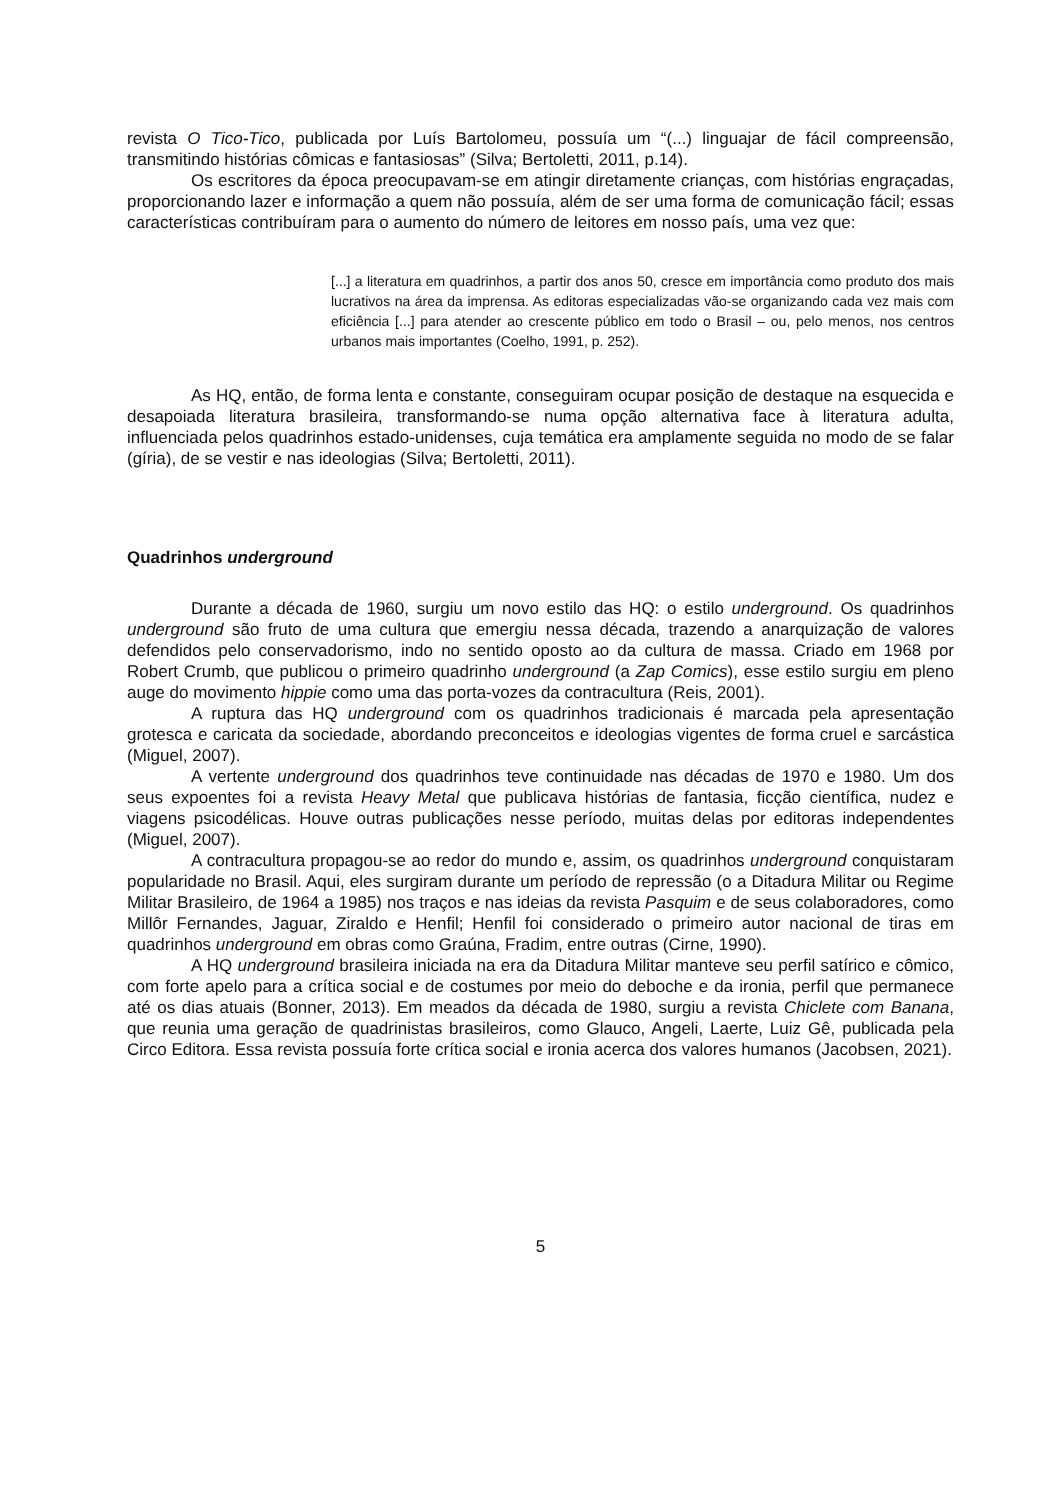revista O Tico-Tico, publicada por Luís Bartolomeu, possuía um “(...) linguajar de fácil compreensão, transmitindo histórias cômicas e fantasiosas” (Silva; Bertoletti, 2011, p.14).
Os escritores da época preocupavam-se em atingir diretamente crianças, com histórias engraçadas, proporcionando lazer e informação a quem não possuía, além de ser uma forma de comunicação fácil; essas características contribuíram para o aumento do número de leitores em nosso país, uma vez que:
[...] a literatura em quadrinhos, a partir dos anos 50, cresce em importância como produto dos mais lucrativos na área da imprensa. As editoras especializadas vão-se organizando cada vez mais com eficiência [...] para atender ao crescente público em todo o Brasil – ou, pelo menos, nos centros urbanos mais importantes (Coelho, 1991, p. 252).
As HQ, então, de forma lenta e constante, conseguiram ocupar posição de destaque na esquecida e desapoiada literatura brasileira, transformando-se numa opção alternativa face à literatura adulta, influenciada pelos quadrinhos estado-unidenses, cuja temática era amplamente seguida no modo de se falar (gíria), de se vestir e nas ideologias (Silva; Bertoletti, 2011).
Quadrinhos underground
Durante a década de 1960, surgiu um novo estilo das HQ: o estilo underground. Os quadrinhos underground são fruto de uma cultura que emergiu nessa década, trazendo a anarquização de valores defendidos pelo conservadorismo, indo no sentido oposto ao da cultura de massa. Criado em 1968 por Robert Crumb, que publicou o primeiro quadrinho underground (a Zap Comics), esse estilo surgiu em pleno auge do movimento hippie como uma das porta-vozes da contracultura (Reis, 2001).
A ruptura das HQ underground com os quadrinhos tradicionais é marcada pela apresentação grotesca e caricata da sociedade, abordando preconceitos e ideologias vigentes de forma cruel e sarcástica (Miguel, 2007).
A vertente underground dos quadrinhos teve continuidade nas décadas de 1970 e 1980. Um dos seus expoentes foi a revista Heavy Metal que publicava histórias de fantasia, ficção científica, nudez e viagens psicodélicas. Houve outras publicações nesse período, muitas delas por editoras independentes (Miguel, 2007).
A contracultura propagou-se ao redor do mundo e, assim, os quadrinhos underground conquistaram popularidade no Brasil. Aqui, eles surgiram durante um período de repressão (o a Ditadura Militar ou Regime Militar Brasileiro, de 1964 a 1985) nos traços e nas ideias da revista Pasquim e de seus colaboradores, como Millôr Fernandes, Jaguar, Ziraldo e Henfil; Henfil foi considerado o primeiro autor nacional de tiras em quadrinhos underground em obras como Graúna, Fradim, entre outras (Cirne, 1990).
A HQ underground brasileira iniciada na era da Ditadura Militar manteve seu perfil satírico e cômico, com forte apelo para a crítica social e de costumes por meio do deboche e da ironia, perfil que permanece até os dias atuais (Bonner, 2013). Em meados da década de 1980, surgiu a revista Chiclete com Banana, que reunia uma geração de quadrinistas brasileiros, como Glauco, Angeli, Laerte, Luiz Gê, publicada pela Circo Editora. Essa revista possuía forte crítica social e ironia acerca dos valores humanos (Jacobsen, 2021).
5